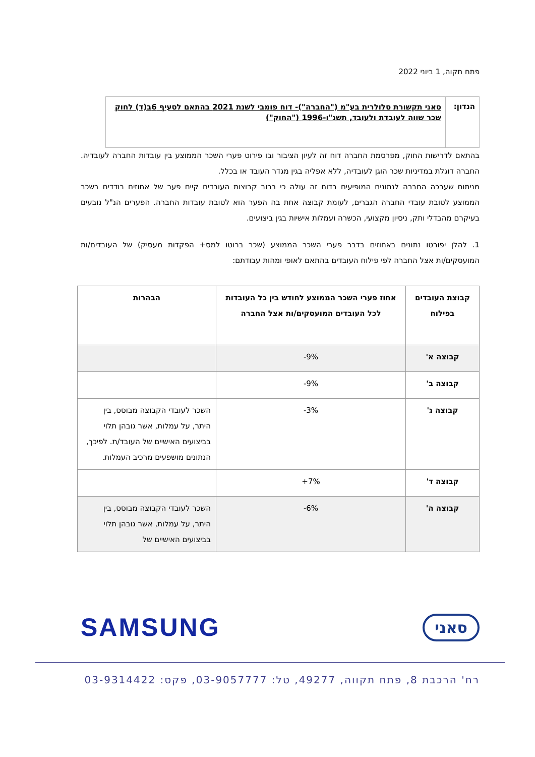פתח תקוה, 1 ביוני 2022
| הנדון: | סאני תקשורת סלולרית בע"מ ("החברה")- דוח פומבי לשנת 2021 בהתאם לסעיף 6ב(ד) לחוק שכר שווה לעובדת ולעובד, תשנ"ו-1996 ("החוק") |
בהתאם לדרישות החוק, מפרסמת החברה דוח זה לעיון הציבור ובו פירוט פערי השכר הממוצע בין עובדות החברה לעובדיה. החברה דוגלת במדיניות שכר הוגן לעובדיה, ללא אפליה בגין מגדר העובד או בכלל.
מניתוח שערכה החברה לנתונים המופיעים בדוח זה עולה כי ברוב קבוצות העובדים קיים פער של אחוזים בודדים בשכר הממוצע לטובת עובדי החברה הגברים, לעומת קבוצה אחת בה הפער הוא לטובת עובדות החברה. הפערים הנ"ל נובעים בעיקרם מהבדלי ותק, ניסיון מקצועי, הכשרה ועמלות אישיות בגין ביצועים.
1. להלן יפורטו נתונים באחוזים בדבר פערי השכר הממוצע (שכר ברוטו למס+ הפקדות מעסיק) של העובדים/ות המועסקים/ות אצל החברה לפי פילוח העובדים בהתאם לאופי ומהות עבודתם:
| קבוצת העובדים בפילוח | אחוז פערי השכר הממוצע לחודש בין כל העובדות לכל העובדים המועסקים/ות אצל החברה | הבהרות |
| --- | --- | --- |
| קבוצה א' | -9% | |
| קבוצה ב' | -9% | |
| קבוצה ג' | -3% | השכר לעובדי הקבוצה מבוסס, בין היתר, על עמלות, אשר גובהן תלוי בביצועים האישיים של העובד/ת. לפיכך, הנתונים מושפעים מרכיב העמלות. |
| קבוצה ד' | +7% | |
| קבוצה ה' | -6% | השכר לעובדי הקבוצה מבוסס, בין היתר, על עמלות, אשר גובהן תלוי בביצועים האישיים של |
סאני
SAMSUNG
רח' הרכבת 8, פתח תקווה, 49277, טל: 03-9057777, פקס: 03-9314422